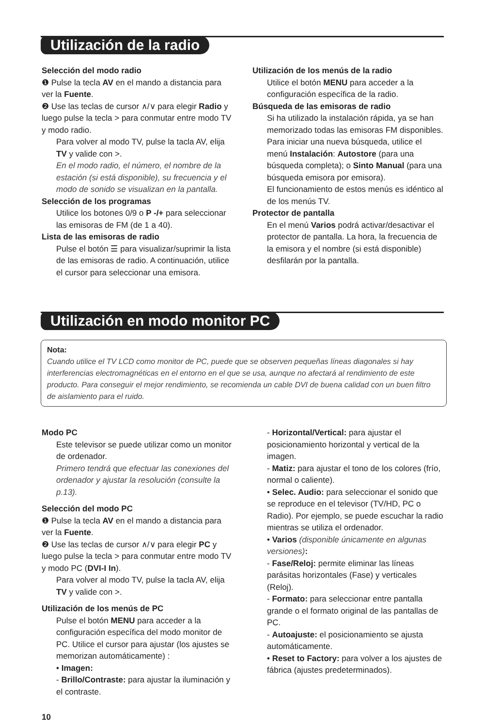Utilización de la radio
Selección del modo radio
❶ Pulse la tecla AV en el mando a distancia para ver la Fuente.
❷ Use las teclas de cursor ∧/∨ para elegir Radio y luego pulse la tecla > para conmutar entre modo TV y modo radio.
Para volver al modo TV, pulse la tacla AV, elija TV y valide con >.
En el modo radio, el número, el nombre de la estación (si está disponible), su frecuencia y el modo de sonido se visualizan en la pantalla.
Selección de los programas
Utilice los botones 0/9 o P -/+ para seleccionar las emisoras de FM (de 1 a 40).
Lista de las emisoras de radio
Pulse el botón ☰ para visualizar/suprimir la lista de las emisoras de radio. A continuación, utilice el cursor para seleccionar una emisora.
Utilización de los menús de la radio
Utilice el botón MENU para acceder a la configuración específica de la radio.
Búsqueda de las emisoras de radio
Si ha utilizado la instalación rápida, ya se han memorizado todas las emisoras FM disponibles. Para iniciar una nueva búsqueda, utilice el menú Instalación: Autostore (para una búsqueda completa); o Sinto Manual (para una búsqueda emisora por emisora).
El funcionamiento de estos menús es idéntico al de los menús TV.
Protector de pantalla
En el menú Varios podrá activar/desactivar el protector de pantalla. La hora, la frecuencia de la emisora y el nombre (si está disponible) desfilarán por la pantalla.
Utilización en modo monitor PC
Nota:
Cuando utilice el TV LCD como monitor de PC, puede que se observen pequeñas líneas diagonales si hay interferencias electromagnéticas en el entorno en el que se usa, aunque no afectará al rendimiento de este producto. Para conseguir el mejor rendimiento, se recomienda un cable DVI de buena calidad con un buen filtro de aislamiento para el ruido.
Modo PC
Este televisor se puede utilizar como un monitor de ordenador.
Primero tendrá que efectuar las conexiones del ordenador y ajustar la resolución (consulte la p.13).
Selección del modo PC
❶ Pulse la tecla AV en el mando a distancia para ver la Fuente.
❷ Use las teclas de cursor ∧/∨ para elegir PC y luego pulse la tecla > para conmutar entre modo TV y modo PC (DVI-I In).
Para volver al modo TV, pulse la tacla AV, elija TV y valide con >.
Utilización de los menús de PC
Pulse el botón MENU para acceder a la configuración específica del modo monitor de PC. Utilice el cursor para ajustar (los ajustes se memorizan automáticamente) :
• Imagen:
- Brillo/Contraste: para ajustar la iluminación y el contraste.
- Horizontal/Vertical: para ajustar el posicionamiento horizontal y vertical de la imagen.
- Matiz: para ajustar el tono de los colores (frío, normal o caliente).
• Selec. Audio: para seleccionar el sonido que se reproduce en el televisor (TV/HD, PC o Radio). Por ejemplo, se puede escuchar la radio mientras se utiliza el ordenador.
• Varios (disponible únicamente en algunas versiones):
- Fase/Reloj: permite eliminar las líneas parásitas horizontales (Fase) y verticales (Reloj).
- Formato: para seleccionar entre pantalla grande o el formato original de las pantallas de PC.
- Autoajuste: el posicionamiento se ajusta automáticamente.
• Reset to Factory: para volver a los ajustes de fábrica (ajustes predeterminados).
10